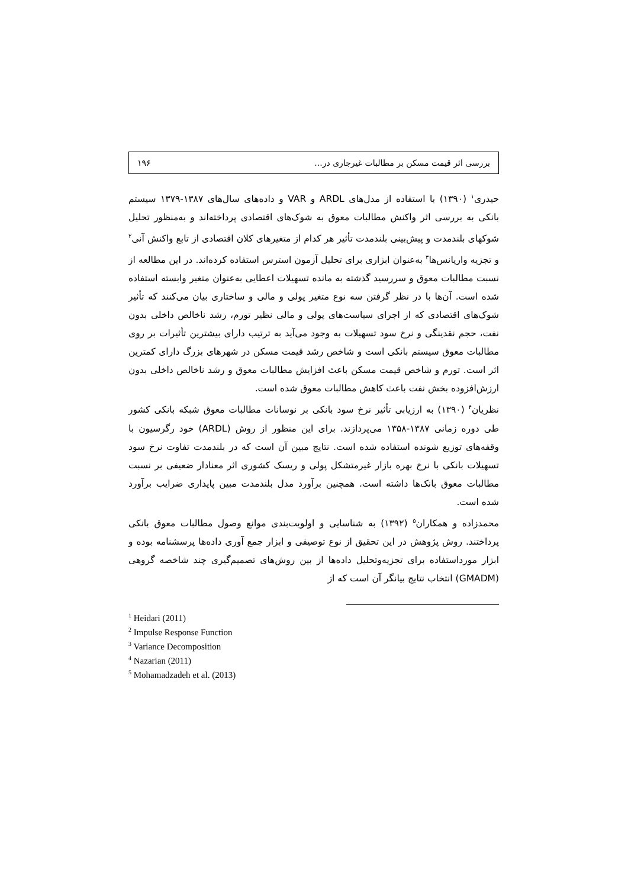بررسی اثر قیمت مسکن بر مطالبات غیرجاری در... ۱۹۶
حیدری<sup>۱</sup> (۱۳۹۰) با استفاده از مدل‌های ARDL و VAR و داده‌های سال‌های ۱۳۸۷-۱۳۷۹ سیستم بانکی به بررسی اثر واکنش مطالبات معوق به شوک‌های اقتصادی پرداخته‌اند و به‌منظور تحلیل شوکهای بلندمدت و پیش‌بینی بلندمدت تأثیر هر کدام از متغیرهای کلان اقتصادی از تابع واکنش آنی<sup>۲</sup> و تجزیه واریانس‌ها<sup>۳</sup> به‌عنوان ابزاری برای تحلیل آزمون استرس استفاده کرده‌اند. در این مطالعه از نسبت مطالبات معوق و سررسید گذشته به مانده تسهیلات اعطایی به‌عنوان متغیر وابسته استفاده شده است. آن‌ها با در نظر گرفتن سه نوع متغیر پولی و مالی و ساختاری بیان می‌کنند که تأثیر شوک‌های اقتصادی که از اجرای سیاست‌های پولی و مالی نظیر تورم، رشد ناخالص داخلی بدون نفت، حجم نقدینگی و نرخ سود تسهیلات به وجود می‌آید به ترتیب دارای بیشترین تأثیرات بر روی مطالبات معوق سیستم بانکی است و شاخص رشد قیمت مسکن در شهرهای بزرگ دارای کمترین اثر است. تورم و شاخص قیمت مسکن باعث افزایش مطالبات معوق و رشد ناخالص داخلی بدون ارزش‌افزوده بخش نفت باعث کاهش مطالبات معوق شده است.
نظریان<sup>۴</sup> (۱۳۹۰) به ارزیابی تأثیر نرخ سود بانکی بر نوسانات مطالبات معوق شبکه بانکی کشور طی دوره زمانی ۱۳۸۷-۱۳۵۸ می‌پردازند. برای این منظور از روش (ARDL) خود رگرسیون با وقفه‌های توزیع شونده استفاده شده است. نتایج مبین آن است که در بلندمدت تفاوت نرخ سود تسهیلات بانکی با نرخ بهره بازار غیرمتشکل پولی و ریسک کشوری اثر معنادار ضعیفی بر نسبت مطالبات معوق بانک‌ها داشته است. همچنین برآورد مدل بلندمدت مبین پایداری ضرایب برآورد شده است.
محمدزاده و همکاران<sup>۵</sup> (۱۳۹۲) به شناسایی و اولویت‌بندی موانع وصول مطالبات معوق بانکی پرداختند. روش پژوهش در این تحقیق از نوع توصیفی و ابزار جمع آوری داده‌ها پرسشنامه بوده و ابزار مورداستفاده برای تجزیه‌وتحلیل داده‌ها از بین روش‌های تصمیم‌گیری چند شاخصه گروهی (GMADM) انتخاب نتایج بیانگر آن است که از
<sup>1</sup> Heidari (2011)
<sup>2</sup> Impulse Response Function
<sup>3</sup> Variance Decomposition
<sup>4</sup> Nazarian (2011)
<sup>5</sup> Mohamadzadeh et al. (2013)